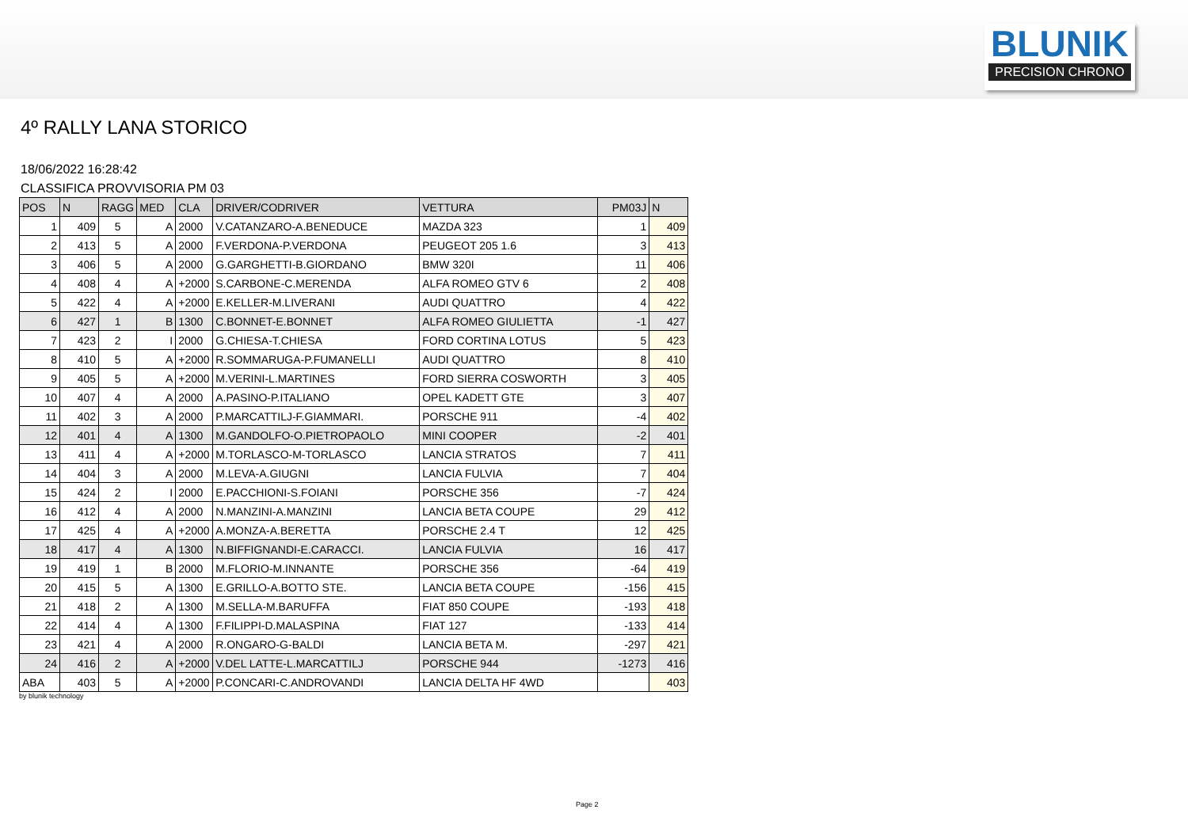BLUNIK
PRECISION CHRONO
4º RALLY LANA STORICO
18/06/2022 16:28:42
CLASSIFICA PROVVISORIA PM 03
| POS | N | RAGG | MED | CLA | DRIVER/CODRIVER | VETTURA | PM03J | N |
| --- | --- | --- | --- | --- | --- | --- | --- | --- |
| 1 | 409 | 5 | A | 2000 | V.CATANZARO-A.BENEDUCE | MAZDA 323 | 1 | 409 |
| 2 | 413 | 5 | A | 2000 | F.VERDONA-P.VERDONA | PEUGEOT 205 1.6 | 3 | 413 |
| 3 | 406 | 5 | A | 2000 | G.GARGHETTI-B.GIORDANO | BMW 320I | 11 | 406 |
| 4 | 408 | 4 | A | +2000 | S.CARBONE-C.MERENDA | ALFA ROMEO GTV 6 | 2 | 408 |
| 5 | 422 | 4 | A | +2000 | E.KELLER-M.LIVERANI | AUDI QUATTRO | 4 | 422 |
| 6 | 427 | 1 | B | 1300 | C.BONNET-E.BONNET | ALFA ROMEO GIULIETTA | -1 | 427 |
| 7 | 423 | 2 | I | 2000 | G.CHIESA-T.CHIESA | FORD CORTINA LOTUS | 5 | 423 |
| 8 | 410 | 5 | A | +2000 | R.SOMMARUGA-P.FUMANELLI | AUDI QUATTRO | 8 | 410 |
| 9 | 405 | 5 | A | +2000 | M.VERINI-L.MARTINES | FORD SIERRA COSWORTH | 3 | 405 |
| 10 | 407 | 4 | A | 2000 | A.PASINO-P.ITALIANO | OPEL KADETT GTE | 3 | 407 |
| 11 | 402 | 3 | A | 2000 | P.MARCATTILJ-F.GIAMMARI. | PORSCHE 911 | -4 | 402 |
| 12 | 401 | 4 | A | 1300 | M.GANDOLFO-O.PIETROPAOLO | MINI COOPER | -2 | 401 |
| 13 | 411 | 4 | A | +2000 | M.TORLASCO-M-TORLASCO | LANCIA STRATOS | 7 | 411 |
| 14 | 404 | 3 | A | 2000 | M.LEVA-A.GIUGNI | LANCIA FULVIA | 7 | 404 |
| 15 | 424 | 2 | I | 2000 | E.PACCHIONI-S.FOIANI | PORSCHE 356 | -7 | 424 |
| 16 | 412 | 4 | A | 2000 | N.MANZINI-A.MANZINI | LANCIA BETA COUPE | 29 | 412 |
| 17 | 425 | 4 | A | +2000 | A.MONZA-A.BERETTA | PORSCHE 2.4 T | 12 | 425 |
| 18 | 417 | 4 | A | 1300 | N.BIFFIGNANDI-E.CARACCI. | LANCIA FULVIA | 16 | 417 |
| 19 | 419 | 1 | B | 2000 | M.FLORIO-M.INNANTE | PORSCHE 356 | -64 | 419 |
| 20 | 415 | 5 | A | 1300 | E.GRILLO-A.BOTTO STE. | LANCIA BETA COUPE | -156 | 415 |
| 21 | 418 | 2 | A | 1300 | M.SELLA-M.BARUFFA | FIAT 850 COUPE | -193 | 418 |
| 22 | 414 | 4 | A | 1300 | F.FILIPPI-D.MALASPINA | FIAT 127 | -133 | 414 |
| 23 | 421 | 4 | A | 2000 | R.ONGARO-G-BALDI | LANCIA BETA M. | -297 | 421 |
| 24 | 416 | 2 | A | +2000 | V.DEL LATTE-L.MARCATTILJ | PORSCHE 944 | -1273 | 416 |
| ABA | 403 | 5 | A | +2000 | P.CONCARI-C.ANDROVANDI | LANCIA DELTA HF 4WD | | 403 |
by blunik technology
Page 2